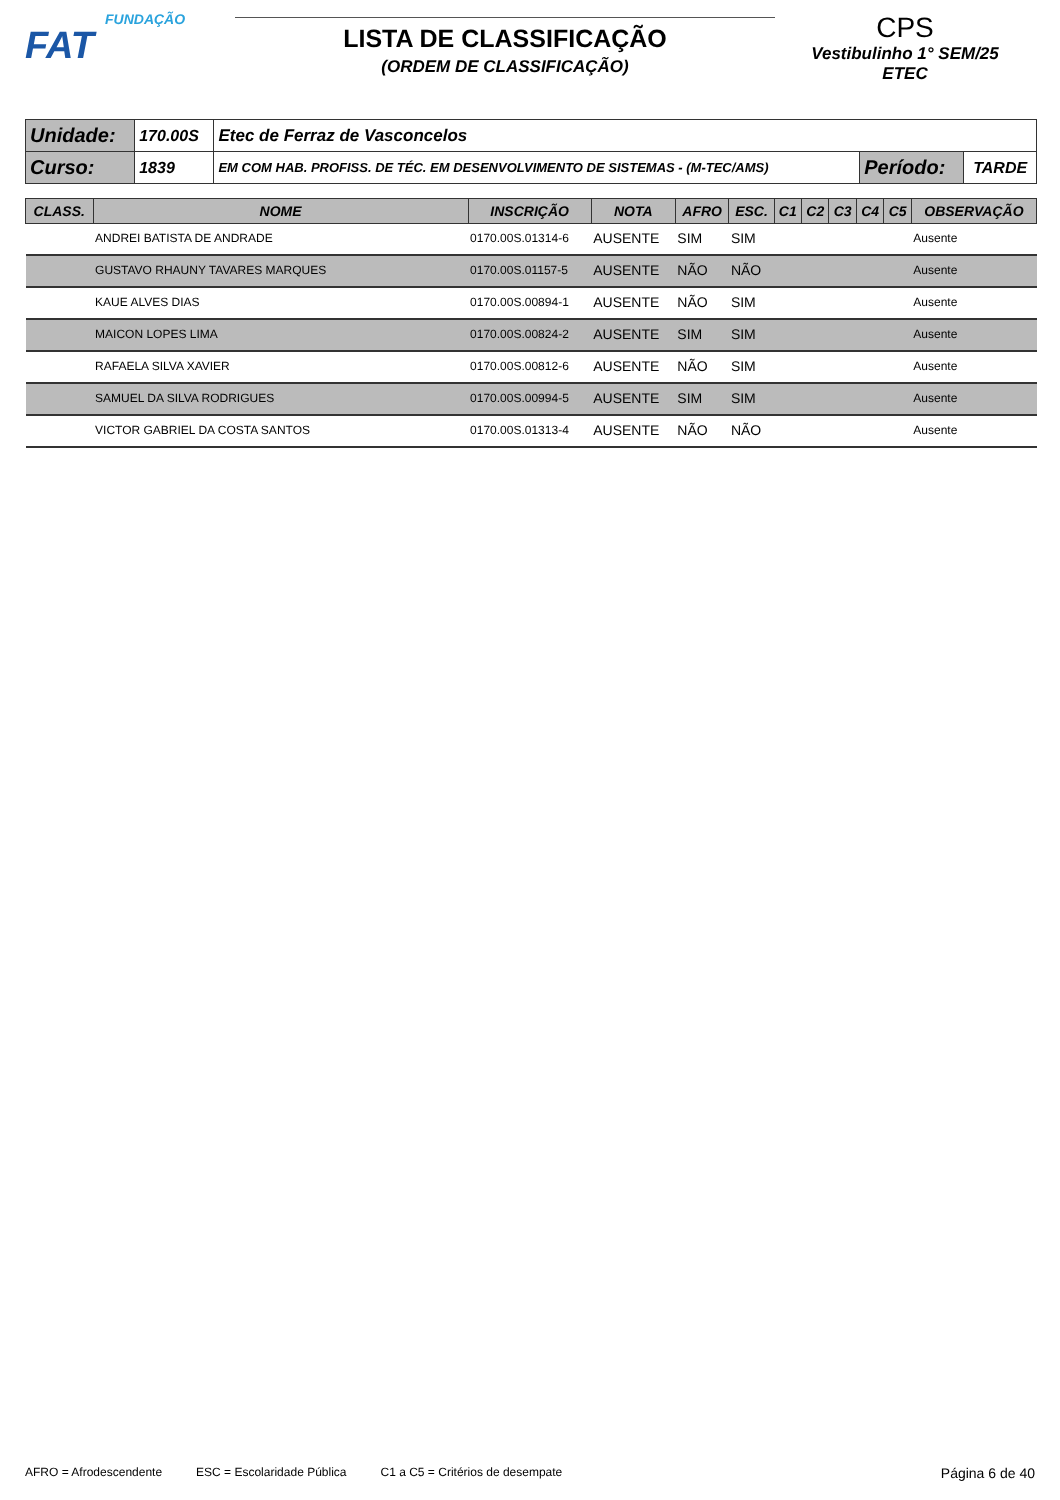FUNDAÇÃO
FAT
LISTA DE CLASSIFICAÇÃO
(ORDEM DE CLASSIFICAÇÃO)
CPS
Vestibulinho 1° SEM/25
ETEC
| Unidade: | 170.00S | Etec de Ferraz de Vasconcelos | | |
| Curso: | 1839 | EM COM HAB. PROFISS. DE TÉC. EM DESENVOLVIMENTO DE SISTEMAS - (M-TEC/AMS) | Período: | TARDE |
| CLASS. | NOME | INSCRIÇÃO | NOTA | AFRO | ESC. | C1 | C2 | C3 | C4 | C5 | OBSERVAÇÃO |
| --- | --- | --- | --- | --- | --- | --- | --- | --- | --- | --- | --- |
| | ANDREI BATISTA DE ANDRADE | 0170.00S.01314-6 | AUSENTE | SIM | SIM | | | | | | Ausente |
| | GUSTAVO RHAUNY TAVARES MARQUES | 0170.00S.01157-5 | AUSENTE | NÃO | NÃO | | | | | | Ausente |
| | KAUE ALVES DIAS | 0170.00S.00894-1 | AUSENTE | NÃO | SIM | | | | | | Ausente |
| | MAICON LOPES LIMA | 0170.00S.00824-2 | AUSENTE | SIM | SIM | | | | | | Ausente |
| | RAFAELA SILVA XAVIER | 0170.00S.00812-6 | AUSENTE | NÃO | SIM | | | | | | Ausente |
| | SAMUEL DA SILVA RODRIGUES | 0170.00S.00994-5 | AUSENTE | SIM | SIM | | | | | | Ausente |
| | VICTOR GABRIEL DA COSTA SANTOS | 0170.00S.01313-4 | AUSENTE | NÃO | NÃO | | | | | | Ausente |
AFRO = Afrodescendente ESC = Escolaridade Pública C1 a C5 = Critérios de desempate Página 6 de 40